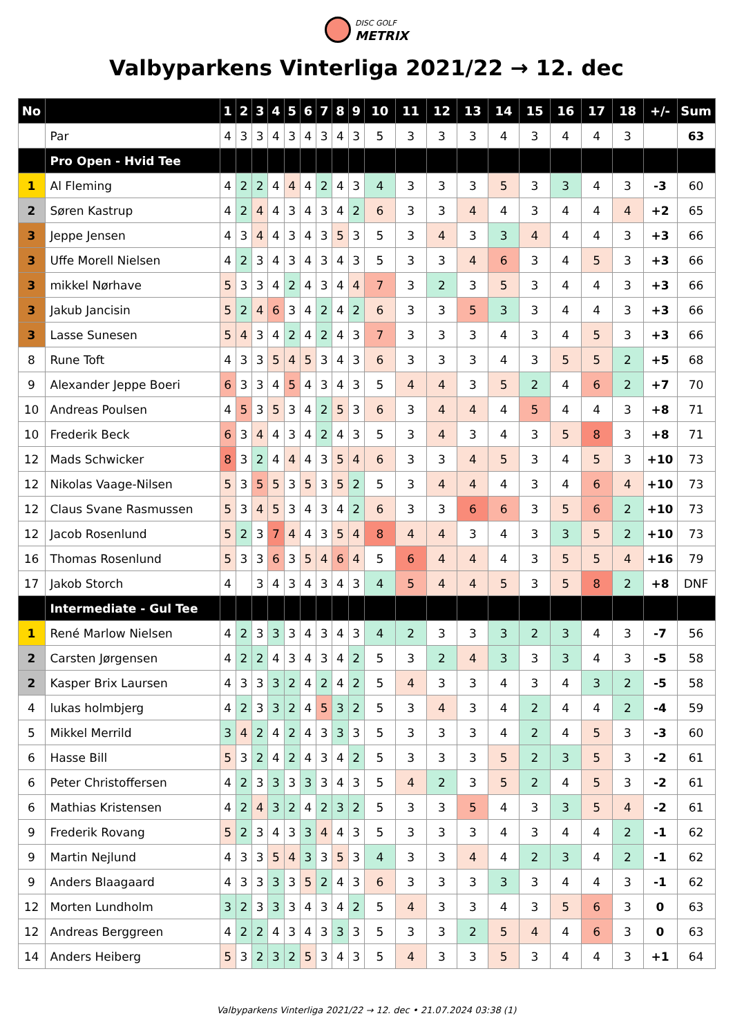DISC GOLF METRIX
Valbyparkens Vinterliga 2021/22 → 12. dec
| No | | 1 | 2 | 3 | 4 | 5 | 6 | 7 | 8 | 9 | 10 | 11 | 12 | 13 | 14 | 15 | 16 | 17 | 18 | +/- | Sum |
| --- | --- | --- | --- | --- | --- | --- | --- | --- | --- | --- | --- | --- | --- | --- | --- | --- | --- | --- | --- | --- | --- |
| | Par | 4 | 3 | 3 | 4 | 3 | 4 | 3 | 4 | 3 | 5 | 3 | 3 | 3 | 4 | 3 | 4 | 4 | 3 | | 63 |
| | Pro Open - Hvid Tee | | | | | | | | | | | | | | | | | | | | |
| 1 | Al Fleming | 4 | 2 | 2 | 4 | 4 | 4 | 2 | 4 | 3 | 4 | 3 | 3 | 3 | 5 | 3 | 3 | 4 | 3 | -3 | 60 |
| 2 | Søren Kastrup | 4 | 2 | 4 | 4 | 3 | 4 | 3 | 4 | 2 | 6 | 3 | 3 | 4 | 4 | 3 | 4 | 4 | 4 | +2 | 65 |
| 3 | Jeppe Jensen | 4 | 3 | 4 | 4 | 3 | 4 | 3 | 5 | 3 | 5 | 3 | 4 | 3 | 3 | 4 | 4 | 4 | 3 | +3 | 66 |
| 3 | Uffe Morell Nielsen | 4 | 2 | 3 | 4 | 3 | 4 | 3 | 4 | 3 | 5 | 3 | 3 | 4 | 6 | 3 | 4 | 5 | 3 | +3 | 66 |
| 3 | mikkel Nørhave | 5 | 3 | 3 | 4 | 2 | 4 | 3 | 4 | 4 | 7 | 3 | 2 | 3 | 5 | 3 | 4 | 4 | 3 | +3 | 66 |
| 3 | Jakub Jancisin | 5 | 2 | 4 | 6 | 3 | 4 | 2 | 4 | 2 | 6 | 3 | 3 | 5 | 3 | 3 | 4 | 4 | 3 | +3 | 66 |
| 3 | Lasse Sunesen | 5 | 4 | 3 | 4 | 2 | 4 | 2 | 4 | 3 | 7 | 3 | 3 | 3 | 4 | 3 | 4 | 5 | 3 | +3 | 66 |
| 8 | Rune Toft | 4 | 3 | 3 | 5 | 4 | 5 | 3 | 4 | 3 | 6 | 3 | 3 | 3 | 4 | 3 | 5 | 5 | 2 | +5 | 68 |
| 9 | Alexander Jeppe Boeri | 6 | 3 | 3 | 4 | 5 | 4 | 3 | 4 | 3 | 5 | 4 | 4 | 3 | 5 | 2 | 4 | 6 | 2 | +7 | 70 |
| 10 | Andreas Poulsen | 4 | 5 | 3 | 5 | 3 | 4 | 2 | 5 | 3 | 6 | 3 | 4 | 4 | 4 | 5 | 4 | 4 | 3 | +8 | 71 |
| 10 | Frederik Beck | 6 | 3 | 4 | 4 | 3 | 4 | 2 | 4 | 3 | 5 | 3 | 4 | 3 | 4 | 3 | 5 | 8 | 3 | +8 | 71 |
| 12 | Mads Schwicker | 8 | 3 | 2 | 4 | 4 | 4 | 3 | 5 | 4 | 6 | 3 | 3 | 4 | 5 | 3 | 4 | 5 | 3 | +10 | 73 |
| 12 | Nikolas Vaage-Nilsen | 5 | 3 | 5 | 5 | 3 | 5 | 3 | 5 | 2 | 5 | 3 | 4 | 4 | 4 | 3 | 4 | 6 | 4 | +10 | 73 |
| 12 | Claus Svane Rasmussen | 5 | 3 | 4 | 5 | 3 | 4 | 3 | 4 | 2 | 6 | 3 | 3 | 6 | 6 | 3 | 5 | 6 | 2 | +10 | 73 |
| 12 | Jacob Rosenlund | 5 | 2 | 3 | 7 | 4 | 4 | 3 | 5 | 4 | 8 | 4 | 4 | 3 | 4 | 3 | 3 | 5 | 2 | +10 | 73 |
| 16 | Thomas Rosenlund | 5 | 3 | 3 | 6 | 3 | 5 | 4 | 6 | 4 | 5 | 6 | 4 | 4 | 4 | 3 | 5 | 5 | 4 | +16 | 79 |
| 17 | Jakob Storch | 4 | | 3 | 4 | 3 | 4 | 3 | 4 | 3 | 4 | 5 | 4 | 4 | 5 | 3 | 5 | 8 | 2 | +8 | DNF |
| | Intermediate - Gul Tee | | | | | | | | | | | | | | | | | | | | |
| 1 | René Marlow Nielsen | 4 | 2 | 3 | 3 | 3 | 4 | 3 | 4 | 3 | 4 | 2 | 3 | 3 | 3 | 2 | 3 | 4 | 3 | -7 | 56 |
| 2 | Carsten Jørgensen | 4 | 2 | 2 | 4 | 3 | 4 | 3 | 4 | 2 | 5 | 3 | 2 | 4 | 3 | 3 | 3 | 4 | 3 | -5 | 58 |
| 2 | Kasper Brix Laursen | 4 | 3 | 3 | 3 | 2 | 4 | 2 | 4 | 2 | 5 | 4 | 3 | 3 | 4 | 3 | 4 | 3 | 2 | -5 | 58 |
| 4 | lukas holmbjerg | 4 | 2 | 3 | 3 | 2 | 4 | 5 | 3 | 2 | 5 | 3 | 4 | 3 | 4 | 2 | 4 | 4 | 2 | -4 | 59 |
| 5 | Mikkel Merrild | 3 | 4 | 2 | 4 | 2 | 4 | 3 | 3 | 3 | 5 | 3 | 3 | 3 | 4 | 2 | 4 | 5 | 3 | -3 | 60 |
| 6 | Hasse Bill | 5 | 3 | 2 | 4 | 2 | 4 | 3 | 4 | 2 | 5 | 3 | 3 | 3 | 5 | 2 | 3 | 5 | 3 | -2 | 61 |
| 6 | Peter Christoffersen | 4 | 2 | 3 | 3 | 3 | 3 | 3 | 4 | 3 | 5 | 4 | 2 | 3 | 5 | 2 | 4 | 5 | 3 | -2 | 61 |
| 6 | Mathias Kristensen | 4 | 2 | 4 | 3 | 2 | 4 | 2 | 3 | 2 | 5 | 3 | 3 | 5 | 4 | 3 | 3 | 5 | 4 | -2 | 61 |
| 9 | Frederik Rovang | 5 | 2 | 3 | 4 | 3 | 3 | 4 | 4 | 3 | 5 | 3 | 3 | 3 | 4 | 3 | 4 | 4 | 2 | -1 | 62 |
| 9 | Martin Nejlund | 4 | 3 | 3 | 5 | 4 | 3 | 3 | 5 | 3 | 4 | 3 | 3 | 4 | 4 | 2 | 3 | 4 | 2 | -1 | 62 |
| 9 | Anders Blaagaard | 4 | 3 | 3 | 3 | 3 | 5 | 2 | 4 | 3 | 6 | 3 | 3 | 3 | 3 | 3 | 4 | 4 | 3 | -1 | 62 |
| 12 | Morten Lundholm | 3 | 2 | 3 | 3 | 3 | 4 | 3 | 4 | 2 | 5 | 4 | 3 | 3 | 4 | 3 | 5 | 6 | 3 | 0 | 63 |
| 12 | Andreas Berggreen | 4 | 2 | 2 | 4 | 3 | 4 | 3 | 3 | 3 | 5 | 3 | 3 | 2 | 5 | 4 | 4 | 6 | 3 | 0 | 63 |
| 14 | Anders Heiberg | 5 | 3 | 2 | 3 | 2 | 5 | 3 | 4 | 3 | 5 | 4 | 3 | 3 | 5 | 3 | 4 | 4 | 3 | +1 | 64 |
Valbyparkens Vinterliga 2021/22 → 12. dec • 21.07.2024 03:38 (1)